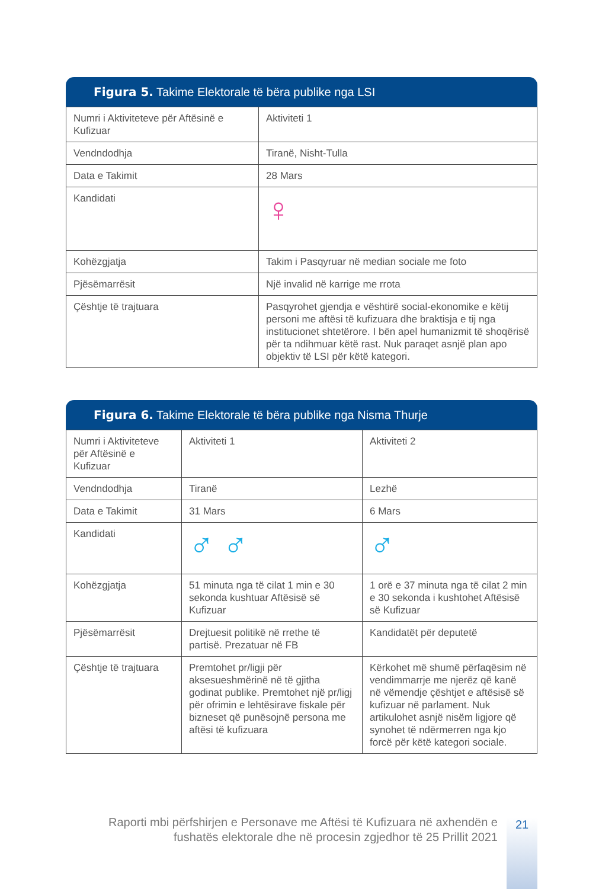Figura 5. Takime Elektorale të bëra publike nga LSI
| Numri i Aktiviteteve për Aftësinë e Kufizuar | Aktiviteti 1 |
| Vendndodhja | Tiranë, Nisht-Tulla |
| Data e Takimit | 28 Mars |
| Kandidati | ♀ |
| Kohëzgjatja | Takim i Pasqyruar në median sociale me foto |
| Pjësëmarrësit | Një invalid në karrige me rrota |
| Çështje të trajtuara | Pasqyrohet gjendja e vështirë social-ekonomike e këtij personi me aftësi të kufizuara dhe braktisja e tij nga institucionet shtetërore. I bën apel humanizmit të shoqërisë për ta ndihmuar këtë rast. Nuk paraqet asnjë plan apo objektiv të LSI për këtë kategori. |
Figura 6. Takime Elektorale të bëra publike nga Nisma Thurje
| Numri i Aktiviteteve për Aftësinë e Kufizuar | Aktiviteti 1 | Aktiviteti 2 |
| Vendndodhja | Tiranë | Lezhë |
| Data e Takimit | 31 Mars | 6 Mars |
| Kandidati | ♂ ♂ | ♂ |
| Kohëzgjatja | 51 minuta nga të cilat 1 min e 30 sekonda kushtuar Aftësisë së Kufizuar | 1 orë e 37 minuta nga të cilat 2 min e 30 sekonda i kushtohet Aftësisë së Kufizuar |
| Pjësëmarrësit | Drejtuesit politikë në rrethe të partisë. Prezatuar në FB | Kandidatët për deputetë |
| Çështje të trajtuara | Premtohet pr/ligji për aksesueshmërinë në të gjitha godinat publike. Premtohet një pr/ligj për ofrimin e lehtësirave fiskale për bizneset që punësojnë persona me aftësi të kufizuara | Kërkohet më shumë përfaqësim në vendimmarrje me njerëz që kanë në vëmendje çështjet e aftësisë së kufizuar në parlament. Nuk artikulohet asnjë nisëm ligjore që synohet të ndërmerren nga kjo forcë për këtë kategori sociale. |
Raporti mbi përfshirjen e Personave me Aftësi të Kufizuara në axhendën e fushatës elektorale dhe në procesin zgjedhor të 25 Prillit 2021
21